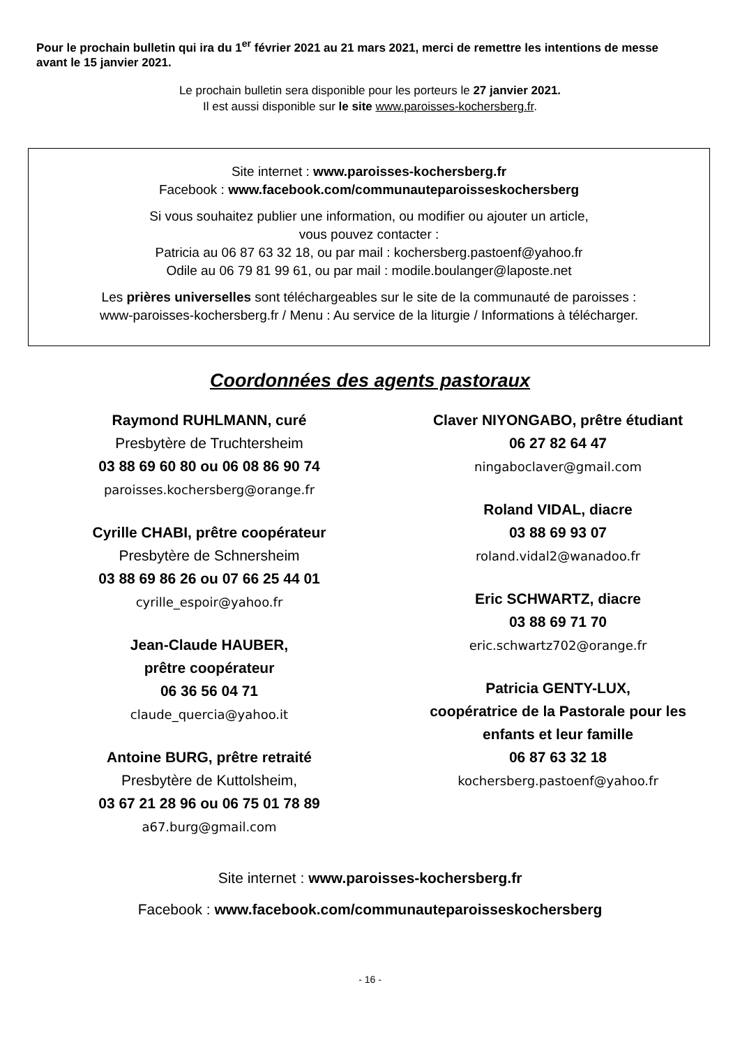Pour le prochain bulletin qui ira du 1<sup>er</sup> février 2021 au 21 mars 2021, merci de remettre les intentions de messe avant le 15 janvier 2021.
Le prochain bulletin sera disponible pour les porteurs le 27 janvier 2021.
Il est aussi disponible sur le site www.paroisses-kochersberg.fr.
Site internet : www.paroisses-kochersberg.fr
Facebook : www.facebook.com/communauteparoisseskochersberg
Si vous souhaitez publier une information, ou modifier ou ajouter un article,
vous pouvez contacter :
Patricia au 06 87 63 32 18, ou par mail : kochersberg.pastoenf@yahoo.fr
Odile au 06 79 81 99 61, ou par mail : modile.boulanger@laposte.net
Les prières universelles sont téléchargeables sur le site de la communauté de paroisses :
www-paroisses-kochersberg.fr / Menu : Au service de la liturgie / Informations à télécharger.
Coordonnées des agents pastoraux
Raymond RUHLMANN, curé
Presbytère de Truchtersheim
03 88 69 60 80 ou 06 08 86 90 74
paroisses.kochersberg@orange.fr
Cyrille CHABI, prêtre coopérateur
Presbytère de Schnersheim
03 88 69 86 26 ou 07 66 25 44 01
cyrille_espoir@yahoo.fr
Jean-Claude HAUBER,
prêtre coopérateur
06 36 56 04 71
claude_quercia@yahoo.it
Antoine BURG, prêtre retraité
Presbytère de Kuttolsheim,
03 67 21 28 96 ou 06 75 01 78 89
a67.burg@gmail.com
Claver NIYONGABO, prêtre étudiant
06 27 82 64 47
ningaboclaver@gmail.com
Roland VIDAL, diacre
03 88 69 93 07
roland.vidal2@wanadoo.fr
Eric SCHWARTZ, diacre
03 88 69 71 70
eric.schwartz702@orange.fr
Patricia GENTY-LUX,
coopératrice de la Pastorale pour les enfants et leur famille
06 87 63 32 18
kochersberg.pastoenf@yahoo.fr
Site internet : www.paroisses-kochersberg.fr
Facebook : www.facebook.com/communauteparoisseskochersberg
- 16 -